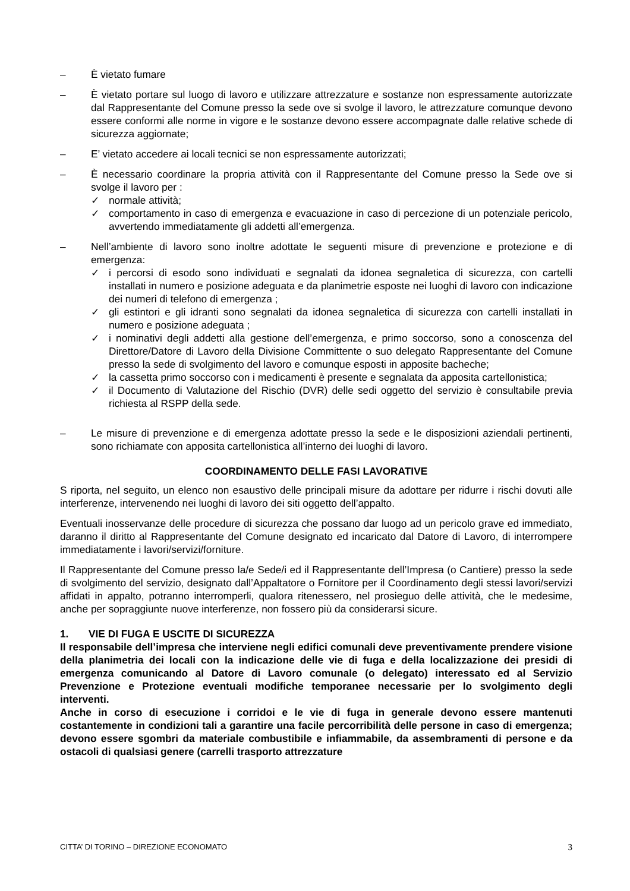– È vietato fumare
– È vietato portare sul luogo di lavoro e utilizzare attrezzature e sostanze non espressamente autorizzate dal Rappresentante del Comune presso la sede ove si svolge il lavoro, le attrezzature comunque devono essere conformi alle norme in vigore e le sostanze devono essere accompagnate dalle relative schede di sicurezza aggiornate;
– E’ vietato accedere ai locali tecnici se non espressamente autorizzati;
– È necessario coordinare la propria attività con il Rappresentante del Comune presso la Sede ove si svolge il lavoro per :
✓ normale attività;
✓ comportamento in caso di emergenza e evacuazione in caso di percezione di un potenziale pericolo, avvertendo immediatamente gli addetti all’emergenza.
– Nell’ambiente di lavoro sono inoltre adottate le seguenti misure di prevenzione e protezione e di emergenza:
✓ i percorsi di esodo sono individuati e segnalati da idonea segnaletica di sicurezza, con cartelli installati in numero e posizione adeguata e da planimetrie esposte nei luoghi di lavoro con indicazione dei numeri di telefono di emergenza ;
✓ gli estintori e gli idranti sono segnalati da idonea segnaletica di sicurezza con cartelli installati in numero e posizione adeguata ;
✓ i nominativi degli addetti alla gestione dell’emergenza, e primo soccorso, sono a conoscenza del Direttore/Datore di Lavoro della Divisione Committente o suo delegato Rappresentante del Comune presso la sede di svolgimento del lavoro e comunque esposti in apposite bacheche;
✓ la cassetta primo soccorso con i medicamenti è presente e segnalata da apposita cartellonistica;
✓ il Documento di Valutazione del Rischio (DVR) delle sedi oggetto del servizio è consultabile previa richiesta al RSPP della sede.
– Le misure di prevenzione e di emergenza adottate presso la sede e le disposizioni aziendali pertinenti, sono richiamate con apposita cartellonistica all’interno dei luoghi di lavoro.
COORDINAMENTO DELLE FASI LAVORATIVE
S riporta, nel seguito, un elenco non esaustivo delle principali misure da adottare per ridurre i rischi dovuti alle interferenze, intervenendo nei luoghi di lavoro dei siti oggetto dell’appalto.
Eventuali inosservanze delle procedure di sicurezza che possano dar luogo ad un pericolo grave ed immediato, daranno il diritto al Rappresentante del Comune designato ed incaricato dal Datore di Lavoro, di interrompere immediatamente i lavori/servizi/forniture.
Il Rappresentante del Comune presso la/e Sede/i ed il Rappresentante dell’Impresa (o Cantiere) presso la sede di svolgimento del servizio, designato dall’Appaltatore o Fornitore per il Coordinamento degli stessi lavori/servizi affidati in appalto, potranno interromperli, qualora ritenessero, nel prosieguo delle attività, che le medesime, anche per sopraggiunte nuove interferenze, non fossero più da considerarsi sicure.
1. VIE DI FUGA E USCITE DI SICUREZZA
Il responsabile dell’impresa che interviene negli edifici comunali deve preventivamente prendere visione della planimetria dei locali con la indicazione delle vie di fuga e della localizzazione dei presidi di emergenza comunicando al Datore di Lavoro comunale (o delegato) interessato ed al Servizio Prevenzione e Protezione eventuali modifiche temporanee necessarie per lo svolgimento degli interventi.
Anche in corso di esecuzione i corridoi e le vie di fuga in generale devono essere mantenuti costantemente in condizioni tali a garantire una facile percorribilità delle persone in caso di emergenza; devono essere sgombri da materiale combustibile e infiammabile, da assembramenti di persone e da ostacoli di qualsiasi genere (carrelli trasporto attrezzature
CITTA’ DI TORINO – DIREZIONE ECONOMATO 3